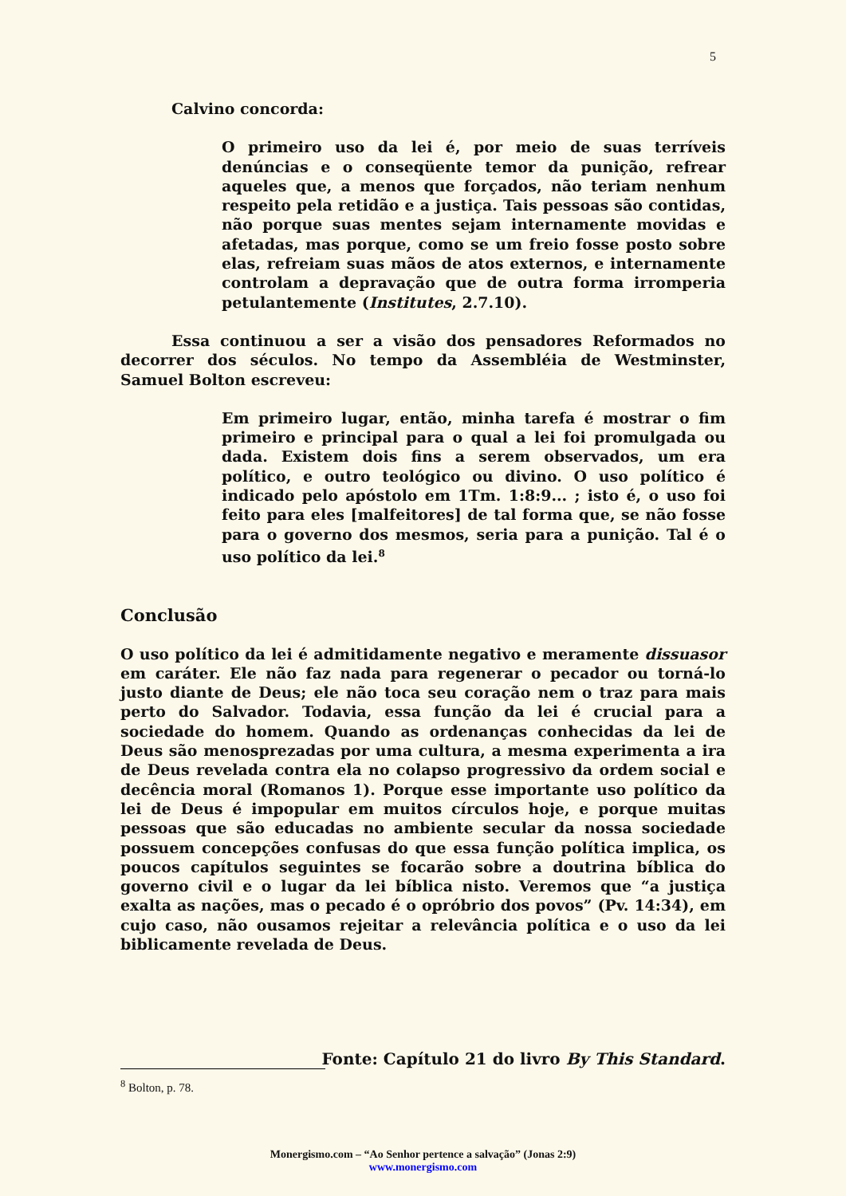5
Calvino concorda:
O primeiro uso da lei é, por meio de suas terríveis denúncias e o conseqüente temor da punição, refrear aqueles que, a menos que forçados, não teriam nenhum respeito pela retidão e a justiça. Tais pessoas são contidas, não porque suas mentes sejam internamente movidas e afetadas, mas porque, como se um freio fosse posto sobre elas, refreiam suas mãos de atos externos, e internamente controlam a depravação que de outra forma irromperia petulantemente (Institutes, 2.7.10).
Essa continuou a ser a visão dos pensadores Reformados no decorrer dos séculos. No tempo da Assembléia de Westminster, Samuel Bolton escreveu:
Em primeiro lugar, então, minha tarefa é mostrar o fim primeiro e principal para o qual a lei foi promulgada ou dada. Existem dois fins a serem observados, um era político, e outro teológico ou divino. O uso político é indicado pelo apóstolo em 1Tm. 1:8:9... ; isto é, o uso foi feito para eles [malfeitores] de tal forma que, se não fosse para o governo dos mesmos, seria para a punição. Tal é o uso político da lei.<sup>8</sup>
Conclusão
O uso político da lei é admitidamente negativo e meramente dissuasor em caráter. Ele não faz nada para regenerar o pecador ou torná-lo justo diante de Deus; ele não toca seu coração nem o traz para mais perto do Salvador. Todavia, essa função da lei é crucial para a sociedade do homem. Quando as ordenanças conhecidas da lei de Deus são menosprezadas por uma cultura, a mesma experimenta a ira de Deus revelada contra ela no colapso progressivo da ordem social e decência moral (Romanos 1). Porque esse importante uso político da lei de Deus é impopular em muitos círculos hoje, e porque muitas pessoas que são educadas no ambiente secular da nossa sociedade possuem concepções confusas do que essa função política implica, os poucos capítulos seguintes se focarão sobre a doutrina bíblica do governo civil e o lugar da lei bíblica nisto. Veremos que “a justiça exalta as nações, mas o pecado é o opróbrio dos povos” (Pv. 14:34), em cujo caso, não ousamos rejeitar a relevância política e o uso da lei biblicamente revelada de Deus.
Fonte: Capítulo 21 do livro By This Standard.
<sup>8</sup> Bolton, p. 78.
Monergismo.com – “Ao Senhor pertence a salvação” (Jonas 2:9)
www.monergismo.com